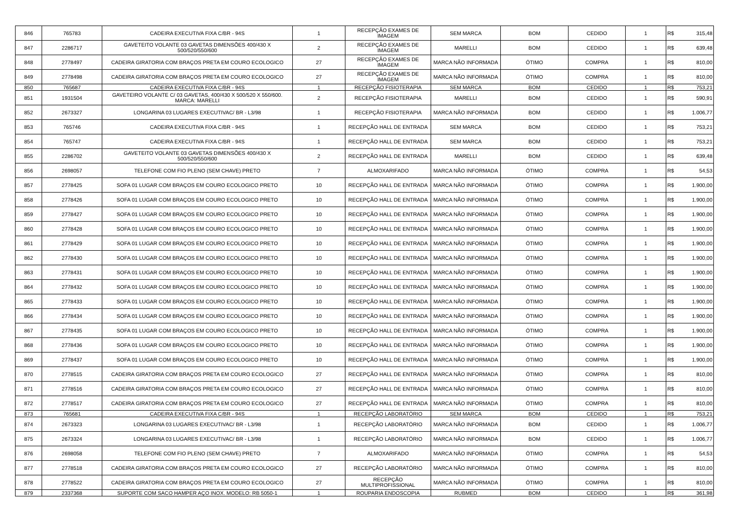| 846 | 765783 | CADEIRA EXECUTIVA FIXA C/BR - 94S | 1 | RECEPÇÃO EXAMES DE IMAGEM | SEM MARCA | BOM | CEDIDO | 1 | R$ | 315,48 |
| 847 | 2286717 | GAVETEITO VOLANTE 03 GAVETAS DIMENSÕES 400/430 X 500/520/550/600 | 2 | RECEPÇÃO EXAMES DE IMAGEM | MARELLI | BOM | CEDIDO | 1 | R$ | 639,48 |
| 848 | 2778497 | CADEIRA GIRATORIA COM BRAÇOS PRETA EM COURO ECOLOGICO | 27 | RECEPÇÃO EXAMES DE IMAGEM | MARCA NÃO INFORMADA | ÓTIMO | COMPRA | 1 | R$ | 810,00 |
| 849 | 2778498 | CADEIRA GIRATORIA COM BRAÇOS PRETA EM COURO ECOLOGICO | 27 | RECEPÇÃO EXAMES DE IMAGEM | MARCA NÃO INFORMADA | ÓTIMO | COMPRA | 1 | R$ | 810,00 |
| 850 | 765687 | CADEIRA EXECUTIVA FIXA C/BR - 94S | 1 | RECEPÇÃO FISIOTERAPIA | SEM MARCA | BOM | CEDIDO | 1 | R$ | 753,21 |
| 851 | 1931504 | GAVETEIRO VOLANTE C/ 03 GAVETAS, 400/430 X 500/520 X 550/600. MARCA: MARELLI | 2 | RECEPÇÃO FISIOTERAPIA | MARELLI | BOM | CEDIDO | 1 | R$ | 590,91 |
| 852 | 2673327 | LONGARINA 03 LUGARES EXECUTIVAC/ BR - L3/98 | 1 | RECEPÇÃO FISIOTERAPIA | MARCA NÃO INFORMADA | BOM | CEDIDO | 1 | R$ | 1.006,77 |
| 853 | 765746 | CADEIRA EXECUTIVA FIXA C/BR - 94S | 1 | RECEPÇÃO HALL DE ENTRADA | SEM MARCA | BOM | CEDIDO | 1 | R$ | 753,21 |
| 854 | 765747 | CADEIRA EXECUTIVA FIXA C/BR - 94S | 1 | RECEPÇÃO HALL DE ENTRADA | SEM MARCA | BOM | CEDIDO | 1 | R$ | 753,21 |
| 855 | 2286702 | GAVETEITO VOLANTE 03 GAVETAS DIMENSÕES 400/430 X 500/520/550/600 | 2 | RECEPÇÃO HALL DE ENTRADA | MARELLI | BOM | CEDIDO | 1 | R$ | 639,48 |
| 856 | 2698057 | TELEFONE COM FIO PLENO (SEM CHAVE) PRETO | 7 | ALMOXARIFADO | MARCA NÃO INFORMADA | ÓTIMO | COMPRA | 1 | R$ | 54,53 |
| 857 | 2778425 | SOFA 01 LUGAR COM BRAÇOS EM COURO ECOLOGICO PRETO | 10 | RECEPÇÃO HALL DE ENTRADA | MARCA NÃO INFORMADA | ÓTIMO | COMPRA | 1 | R$ | 1.900,00 |
| 858 | 2778426 | SOFA 01 LUGAR COM BRAÇOS EM COURO ECOLOGICO PRETO | 10 | RECEPÇÃO HALL DE ENTRADA | MARCA NÃO INFORMADA | ÓTIMO | COMPRA | 1 | R$ | 1.900,00 |
| 859 | 2778427 | SOFA 01 LUGAR COM BRAÇOS EM COURO ECOLOGICO PRETO | 10 | RECEPÇÃO HALL DE ENTRADA | MARCA NÃO INFORMADA | ÓTIMO | COMPRA | 1 | R$ | 1.900,00 |
| 860 | 2778428 | SOFA 01 LUGAR COM BRAÇOS EM COURO ECOLOGICO PRETO | 10 | RECEPÇÃO HALL DE ENTRADA | MARCA NÃO INFORMADA | ÓTIMO | COMPRA | 1 | R$ | 1.900,00 |
| 861 | 2778429 | SOFA 01 LUGAR COM BRAÇOS EM COURO ECOLOGICO PRETO | 10 | RECEPÇÃO HALL DE ENTRADA | MARCA NÃO INFORMADA | ÓTIMO | COMPRA | 1 | R$ | 1.900,00 |
| 862 | 2778430 | SOFA 01 LUGAR COM BRAÇOS EM COURO ECOLOGICO PRETO | 10 | RECEPÇÃO HALL DE ENTRADA | MARCA NÃO INFORMADA | ÓTIMO | COMPRA | 1 | R$ | 1.900,00 |
| 863 | 2778431 | SOFA 01 LUGAR COM BRAÇOS EM COURO ECOLOGICO PRETO | 10 | RECEPÇÃO HALL DE ENTRADA | MARCA NÃO INFORMADA | ÓTIMO | COMPRA | 1 | R$ | 1.900,00 |
| 864 | 2778432 | SOFA 01 LUGAR COM BRAÇOS EM COURO ECOLOGICO PRETO | 10 | RECEPÇÃO HALL DE ENTRADA | MARCA NÃO INFORMADA | ÓTIMO | COMPRA | 1 | R$ | 1.900,00 |
| 865 | 2778433 | SOFA 01 LUGAR COM BRAÇOS EM COURO ECOLOGICO PRETO | 10 | RECEPÇÃO HALL DE ENTRADA | MARCA NÃO INFORMADA | ÓTIMO | COMPRA | 1 | R$ | 1.900,00 |
| 866 | 2778434 | SOFA 01 LUGAR COM BRAÇOS EM COURO ECOLOGICO PRETO | 10 | RECEPÇÃO HALL DE ENTRADA | MARCA NÃO INFORMADA | ÓTIMO | COMPRA | 1 | R$ | 1.900,00 |
| 867 | 2778435 | SOFA 01 LUGAR COM BRAÇOS EM COURO ECOLOGICO PRETO | 10 | RECEPÇÃO HALL DE ENTRADA | MARCA NÃO INFORMADA | ÓTIMO | COMPRA | 1 | R$ | 1.900,00 |
| 868 | 2778436 | SOFA 01 LUGAR COM BRAÇOS EM COURO ECOLOGICO PRETO | 10 | RECEPÇÃO HALL DE ENTRADA | MARCA NÃO INFORMADA | ÓTIMO | COMPRA | 1 | R$ | 1.900,00 |
| 869 | 2778437 | SOFA 01 LUGAR COM BRAÇOS EM COURO ECOLOGICO PRETO | 10 | RECEPÇÃO HALL DE ENTRADA | MARCA NÃO INFORMADA | ÓTIMO | COMPRA | 1 | R$ | 1.900,00 |
| 870 | 2778515 | CADEIRA GIRATORIA COM BRAÇOS PRETA EM COURO ECOLOGICO | 27 | RECEPÇÃO HALL DE ENTRADA | MARCA NÃO INFORMADA | ÓTIMO | COMPRA | 1 | R$ | 810,00 |
| 871 | 2778516 | CADEIRA GIRATORIA COM BRAÇOS PRETA EM COURO ECOLOGICO | 27 | RECEPÇÃO HALL DE ENTRADA | MARCA NÃO INFORMADA | ÓTIMO | COMPRA | 1 | R$ | 810,00 |
| 872 | 2778517 | CADEIRA GIRATORIA COM BRAÇOS PRETA EM COURO ECOLOGICO | 27 | RECEPÇÃO HALL DE ENTRADA | MARCA NÃO INFORMADA | ÓTIMO | COMPRA | 1 | R$ | 810,00 |
| 873 | 765681 | CADEIRA EXECUTIVA FIXA C/BR - 94S | 1 | RECEPÇÃO LABORATÓRIO | SEM MARCA | BOM | CEDIDO | 1 | R$ | 753,21 |
| 874 | 2673323 | LONGARINA 03 LUGARES EXECUTIVAC/ BR - L3/98 | 1 | RECEPÇÃO LABORATÓRIO | MARCA NÃO INFORMADA | BOM | CEDIDO | 1 | R$ | 1.006,77 |
| 875 | 2673324 | LONGARINA 03 LUGARES EXECUTIVAC/ BR - L3/98 | 1 | RECEPÇÃO LABORATÓRIO | MARCA NÃO INFORMADA | BOM | CEDIDO | 1 | R$ | 1.006,77 |
| 876 | 2698058 | TELEFONE COM FIO PLENO (SEM CHAVE) PRETO | 7 | ALMOXARIFADO | MARCA NÃO INFORMADA | ÓTIMO | COMPRA | 1 | R$ | 54,53 |
| 877 | 2778518 | CADEIRA GIRATORIA COM BRAÇOS PRETA EM COURO ECOLOGICO | 27 | RECEPÇÃO LABORATÓRIO | MARCA NÃO INFORMADA | ÓTIMO | COMPRA | 1 | R$ | 810,00 |
| 878 | 2778522 | CADEIRA GIRATORIA COM BRAÇOS PRETA EM COURO ECOLOGICO | 27 | RECEPÇÃO MULTIPROFISSIONAL | MARCA NÃO INFORMADA | ÓTIMO | COMPRA | 1 | R$ | 810,00 |
| 879 | 2337368 | SUPORTE COM SACO HAMPER AÇO INOX. MODELO: RB 5050-1 | 1 | ROUPARIA ENDOSCOPIA | RUBMED | BOM | CEDIDO | 1 | R$ | 361,98 |